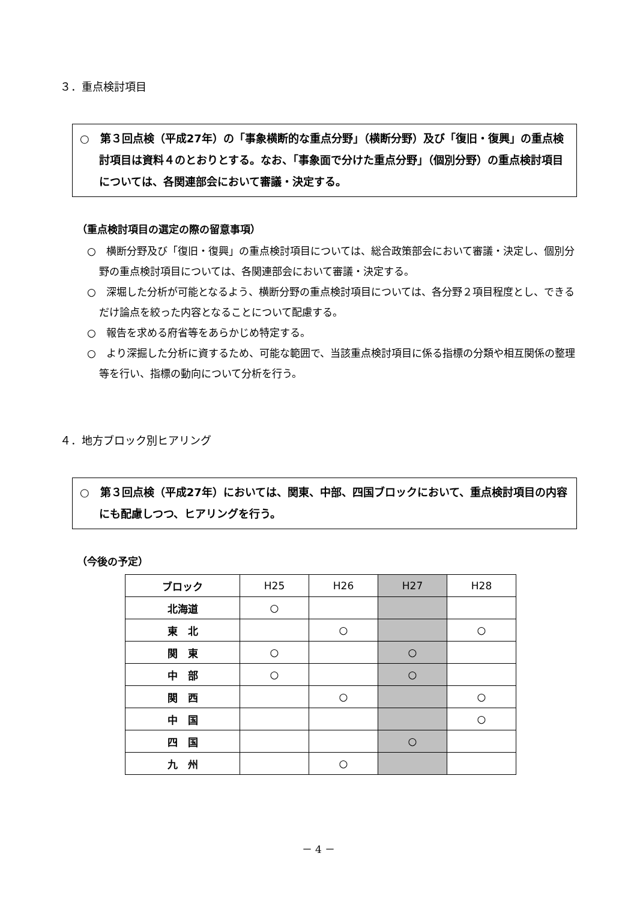３．重点検討項目
○　第３回点検（平成27年）の「事象横断的な重点分野」（横断分野）及び「復旧・復興」の重点検討項目は資料４のとおりとする。なお、「事象面で分けた重点分野」（個別分野）の重点検討項目については、各関連部会において審議・決定する。
（重点検討項目の選定の際の留意事項）
○　横断分野及び「復旧・復興」の重点検討項目については、総合政策部会において審議・決定し、個別分野の重点検討項目については、各関連部会において審議・決定する。
○　深堀した分析が可能となるよう、横断分野の重点検討項目については、各分野２項目程度とし、できるだけ論点を絞った内容となることについて配慮する。
○　報告を求める府省等をあらかじめ特定する。
○　より深掘した分析に資するため、可能な範囲で、当該重点検討項目に係る指標の分類や相互関係の整理等を行い、指標の動向について分析を行う。
４．地方ブロック別ヒアリング
○　第３回点検（平成27年）においては、関東、中部、四国ブロックにおいて、重点検討項目の内容にも配慮しつつ、ヒアリングを行う。
（今後の予定）
| ブロック | H25 | H26 | H27 | H28 |
| --- | --- | --- | --- | --- |
| 北海道 | ○ | | | |
| 東 北 | | ○ | | ○ |
| 関 東 | ○ | | ○ | |
| 中 部 | ○ | | ○ | |
| 関 西 | | ○ | | ○ |
| 中 国 | | | | ○ |
| 四 国 | | | ○ | |
| 九 州 | | ○ | | |
－ 4 －